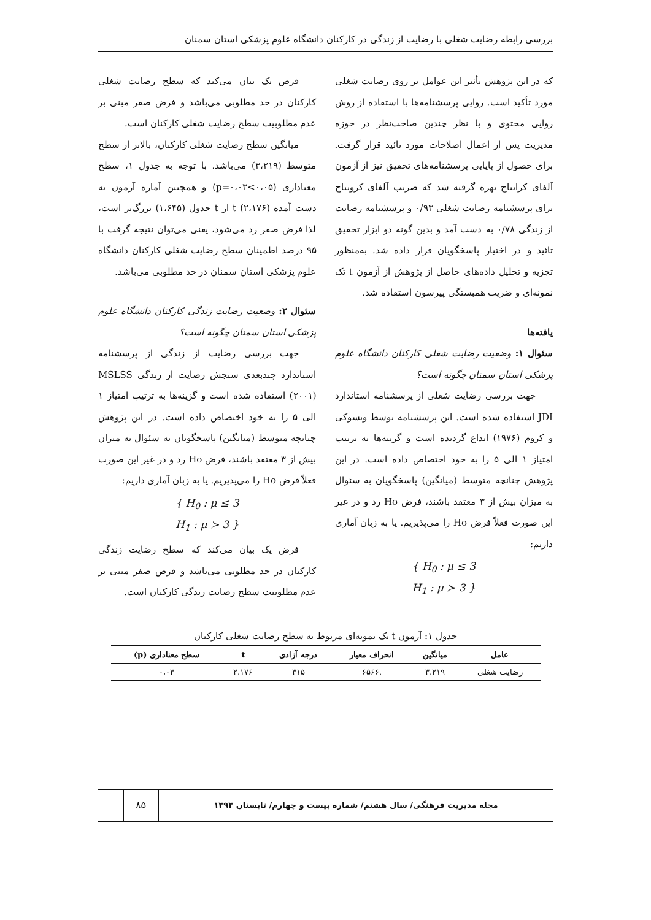بررسی رابطه رضایت شغلی با رضایت از زندگی در کارکنان دانشگاه علوم پزشکی استان سمنان
که در این پژوهش تأثیر این عوامل بر روی رضایت شغلی مورد تأکید است. روایی پرسشنامه‌ها با استفاده از روش روایی محتوی و با نظر چندین صاحب‌نظر در حوزه مدیریت پس از اعمال اصلاحات مورد تائید قرار گرفت. برای حصول از پایایی پرسشنامه‌های تحقیق نیز از آزمون آلفای کرانباخ بهره گرفته شد که ضریب آلفای کرونباخ برای پرسشنامه رضایت شغلی ۰/۹۳ و پرسشنامه رضایت از زندگی ۰/۷۸ به دست آمد و بدین گونه دو ابزار تحقیق تائید و در اختیار پاسخگویان قرار داده شد. به‌منظور تجزیه و تحلیل داده‌های حاصل از پژوهش از آزمون t تک نمونه‌ای و ضریب همبستگی پیرسون استفاده شد.
یافته‌ها
سئوال ۱: وضعیت رضایت شغلی کارکنان دانشگاه علوم پزشکی استان سمنان چگونه است؟
جهت بررسی رضایت شغلی از پرسشنامه استاندارد JDI استفاده شده است. این پرسشنامه توسط ویسوکی و کروم (۱۹۷۶) ابداع گردیده است و گزینه‌ها به ترتیب امتیاز ۱ الی ۵ را به خود اختصاص داده است. در این پژوهش چنانچه متوسط (میانگین) پاسخگویان به سئوال به میزان بیش از ۳ معتقد باشند، فرض Ho رد و در غیر این صورت فعلاً فرض Ho را می‌پذیریم. یا به زبان آماری داریم:
{ H<sub>0</sub> : μ ≤ 3
H<sub>1</sub> : μ ≻ 3 }
فرض یک بیان می‌کند که سطح رضایت شغلی کارکنان در حد مطلوبی می‌باشد و فرض صفر مبنی بر عدم مطلوبیت سطح رضایت شغلی کارکنان است.
میانگین سطح رضایت شغلی کارکنان، بالاتر از سطح متوسط (۳،۲۱۹) می‌باشد. با توجه به جدول ۱، سطح معناداری (p=۰،۰۳<۰،۰۵) و همچنین آماره آزمون به دست آمده t (۲،۱۷۶) از t جدول (۱،۶۴۵) بزرگ‌تر است، لذا فرض صفر رد می‌شود، یعنی می‌توان نتیجه گرفت با ۹۵ درصد اطمینان سطح رضایت شغلی کارکنان دانشگاه علوم پزشکی استان سمنان در حد مطلوبی می‌باشد.
سئوال ۲: وضعیت رضایت زندگی کارکنان دانشگاه علوم پزشکی استان سمنان چگونه است؟
جهت بررسی رضایت از زندگی از پرسشنامه استاندارد چندبعدی سنجش رضایت از زندگی MSLSS (۲۰۰۱) استفاده شده است و گزینه‌ها به ترتیب امتیاز ۱ الی ۵ را به خود اختصاص داده است. در این پژوهش چنانچه متوسط (میانگین) پاسخگویان به سئوال به میزان بیش از ۳ معتقد باشند، فرض Ho رد و در غیر این صورت فعلاً فرض Ho را می‌پذیریم. یا به زبان آماری داریم:
{ H<sub>0</sub> : μ ≤ 3
H<sub>1</sub> : μ ≻ 3 }
فرض یک بیان می‌کند که سطح رضایت زندگی کارکنان در حد مطلوبی می‌باشد و فرض صفر مبنی بر عدم مطلوبیت سطح رضایت زندگی کارکنان است.
جدول ۱: آزمون t تک نمونه‌ای مربوط به سطح رضایت شغلی کارکنان
| عامل | میانگین | انحراف معیار | درجه آزادی | t | سطح معناداری (p) |
| --- | --- | --- | --- | --- | --- |
| رضایت شغلی | ۳،۲۱۹ | .۶۵۶۶ | ۳۱۵ | ۲،۱۷۶ | ۰،۰۳ |
مجله مدیریت فرهنگی/ سال هشتم/ شماره بیست و چهارم/ تابستان ۱۳۹۳
۸۵